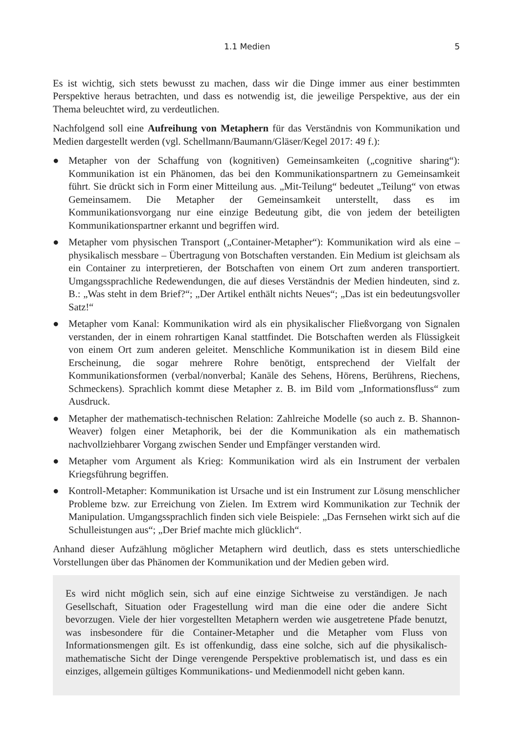1.1 Medien 5
Es ist wichtig, sich stets bewusst zu machen, dass wir die Dinge immer aus einer bestimmten Perspektive heraus betrachten, und dass es notwendig ist, die jeweilige Perspektive, aus der ein Thema beleuchtet wird, zu verdeutlichen.
Nachfolgend soll eine Aufreihung von Metaphern für das Verständnis von Kommunikation und Medien dargestellt werden (vgl. Schellmann/Baumann/Gläser/Kegel 2017: 49 f.):
● Metapher von der Schaffung von (kognitiven) Gemeinsamkeiten („cognitive sharing“): Kommunikation ist ein Phänomen, das bei den Kommunikationspartnern zu Gemeinsamkeit führt. Sie drückt sich in Form einer Mitteilung aus. „Mit-Teilung“ bedeutet „Teilung“ von etwas Gemeinsamem. Die Metapher der Gemeinsamkeit unterstellt, dass es im Kommunikationsvorgang nur eine einzige Bedeutung gibt, die von jedem der beteiligten Kommunikationspartner erkannt und begriffen wird.
● Metapher vom physischen Transport („Container-Metapher“): Kommunikation wird als eine – physikalisch messbare – Übertragung von Botschaften verstanden. Ein Medium ist gleichsam als ein Container zu interpretieren, der Botschaften von einem Ort zum anderen transportiert. Umgangssprachliche Redewendungen, die auf dieses Verständnis der Medien hindeuten, sind z. B.: „Was steht in dem Brief?“; „Der Artikel enthält nichts Neues“; „Das ist ein bedeutungsvoller Satz!“
● Metapher vom Kanal: Kommunikation wird als ein physikalischer Fließvorgang von Signalen verstanden, der in einem rohrartigen Kanal stattfindet. Die Botschaften werden als Flüssigkeit von einem Ort zum anderen geleitet. Menschliche Kommunikation ist in diesem Bild eine Erscheinung, die sogar mehrere Rohre benötigt, entsprechend der Vielfalt der Kommunikationsformen (verbal/nonverbal; Kanäle des Sehens, Hörens, Berührens, Riechens, Schmeckens). Sprachlich kommt diese Metapher z. B. im Bild vom „Informationsfluss“ zum Ausdruck.
● Metapher der mathematisch-technischen Relation: Zahlreiche Modelle (so auch z. B. Shannon-Weaver) folgen einer Metaphorik, bei der die Kommunikation als ein mathematisch nachvollziehbarer Vorgang zwischen Sender und Empfänger verstanden wird.
● Metapher vom Argument als Krieg: Kommunikation wird als ein Instrument der verbalen Kriegsführung begriffen.
● Kontroll-Metapher: Kommunikation ist Ursache und ist ein Instrument zur Lösung menschlicher Probleme bzw. zur Erreichung von Zielen. Im Extrem wird Kommunikation zur Technik der Manipulation. Umgangssprachlich finden sich viele Beispiele: „Das Fernsehen wirkt sich auf die Schulleistungen aus“; „Der Brief machte mich glücklich“.
Anhand dieser Aufzählung möglicher Metaphern wird deutlich, dass es stets unterschiedliche Vorstellungen über das Phänomen der Kommunikation und der Medien geben wird.
Es wird nicht möglich sein, sich auf eine einzige Sichtweise zu verständigen. Je nach Gesellschaft, Situation oder Fragestellung wird man die eine oder die andere Sicht bevorzugen. Viele der hier vorgestellten Metaphern werden wie ausgetretene Pfade benutzt, was insbesondere für die Container-Metapher und die Metapher vom Fluss von Informationsmengen gilt. Es ist offenkundig, dass eine solche, sich auf die physikalisch-mathematische Sicht der Dinge verengende Perspektive problematisch ist, und dass es ein einziges, allgemein gültiges Kommunikations- und Medienmodell nicht geben kann.